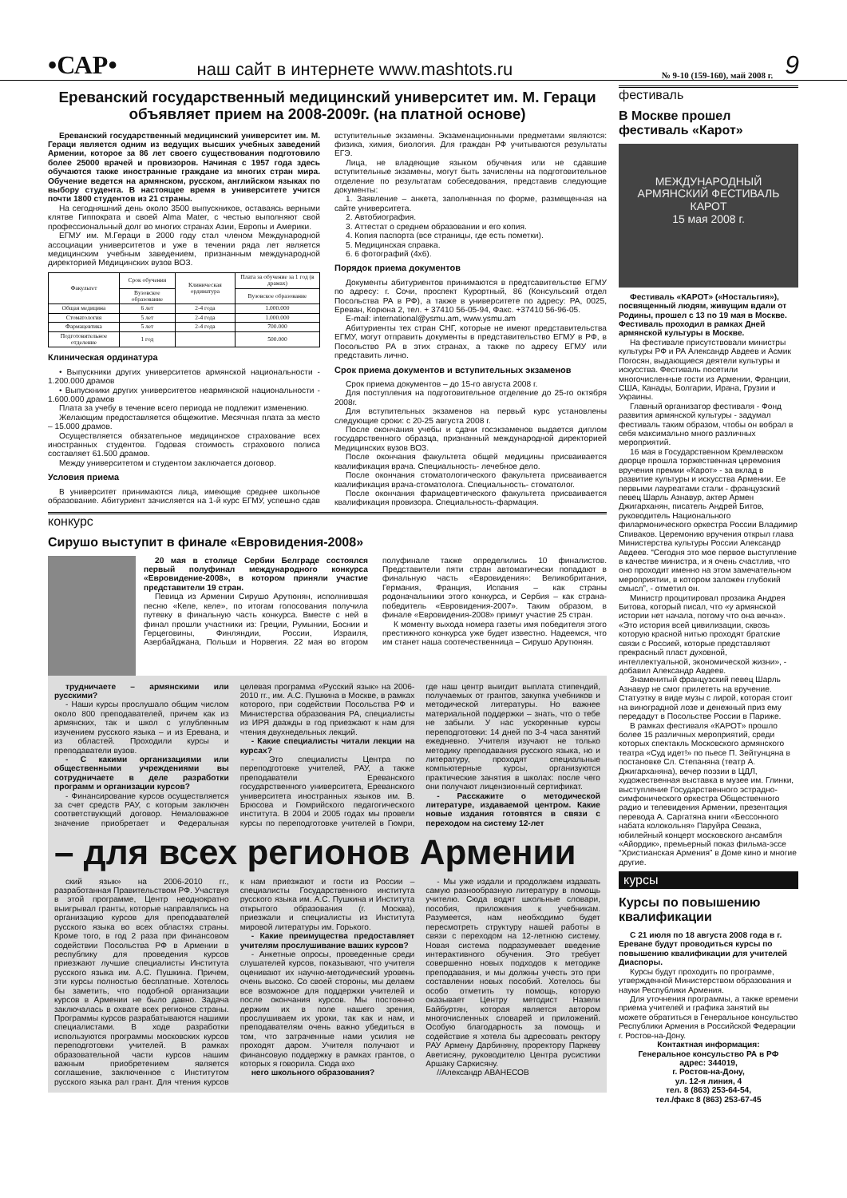•САР• наш сайт в интернете www.mashtots.ru № 9-10 (159-160), май 2008 г. 9
Ереванский государственный медицинский университет им. М. Гераци объявляет прием на 2008-2009г. (на платной основе)
Ереванский государственный медицинский университет им. М. Гераци является одним из ведущих высших учебных заведений Армении, которое за 86 лет своего существования подготовило более 25000 врачей и провизоров. Начиная с 1957 года здесь обучаются также иностранные граждане из многих стран мира. Обучение ведется на армянском, русском, английском языках по выбору студента. В настоящее время в университете учится почти 1800 студентов из 21 страны.
На сегодняшний день около 3500 выпускников, оставаясь верными клятве Гиппократа и своей Alma Mater, с честью выполняют свой профессиональный долг во многих странах Азии, Европы и Америки.
ЕГМУ им. М.Гераци в 2000 году стал членом Международной ассоциации университетов и уже в течении ряда лет является медицинским учебным заведением, признанным международной директорией Медицинских вузов ВОЗ.
| Факультет | Срок обучения | Клиническая ординатура | Плата за обучение за 1 год (в драмах) |
| --- | --- | --- | --- |
| | Вузовское образование | | Вузовское образование |
| Общая медицина | 6 лет | 2-4 года | 1.000.000 |
| Стоматология | 5 лет | 2-4 года | 1.000.000 |
| Фармацевтика | 5 лет | 2-4 года | 700.000 |
| Подготовительное отделение | 1 год | | 500.000 |
Клиническая ординатура
• Выпускники других университетов армянской национальности - 1.200.000 драмов
• Выпускники других университетов неармянской национальности - 1.600.000 драмов
Плата за учебу в течение всего периода не подлежит изменению.
Желающим предоставляется общежитие. Месячная плата за место – 15.000 драмов.
Осуществляется обязательное медицинское страхование всех иностранных студентов. Годовая стоимость страхового полиса составляет 61.500 драмов.
Между университетом и студентом заключается договор.
Условия приема
В университет принимаются лица, имеющие среднее школьное образование. Абитуриент зачисляется на 1-й курс ЕГМУ, успешно сдав вступительные экзамены. Экзаменационными предметами являются: физика, химия, биология. Для граждан РФ учитываются результаты ЕГЭ.
Лица, не владеющие языком обучения или не сдавшие вступительные экзамены, могут быть зачислены на подготовительное отделение по результатам собеседования, представив следующие документы:
1. Заявление – анкета, заполненная по форме, размещенная на сайте университета.
2. Автобиография.
3. Аттестат о среднем образовании и его копия.
4. Копия паспорта (все страницы, где есть пометки).
5. Медицинская справка.
6. 6 фотографий (4х6).
Порядок приема документов
Документы абитуриентов принимаются в предтсавительстве ЕГМУ по адресу: г. Сочи, проспект Курортный, 86 (Консульский отдел Посольства РА в РФ), а также в университете по адресу: РА, 0025, Ереван, Корюна 2, тел. + 37410 56-05-94, Факс. +37410 56-96-05.
E-mail: international@ysmu.am, www.ysmu.am
Абитуриенты тех стран СНГ, которые не имеют представительства ЕГМУ, могут отправить документы в представительство ЕГМУ в РФ, в Посольство РА в этих странах, а также по адресу ЕГМУ или представить лично.
Срок приема документов и вступительных экзаменов
Срок приема документов – до 15-го августа 2008 г.
Для поступления на подготовительное отделение до 25-го октября 2008г.
Для вступительных экзаменов на первый курс установлены следующие сроки: с 20-25 августа 2008 г.
После окончания учебы и сдачи госэкзаменов выдается диплом государственного образца, признанный международной директорией Медицинских вузов ВОЗ.
После окончания факультета общей медицины присваивается квалификация врача. Специальность- лечебное дело.
После окончания стоматологического факультета присваивается квалификация врача-стоматолога. Специальность- стоматолог.
После окончания фармацевтического факультета присваивается квалификация провизора. Специальность-фармация.
конкурс
Сирушо выступит в финале «Евровидения-2008»
20 мая в столице Сербии Белграде состоялся первый полуфинал международного конкурса «Евровидение-2008», в котором приняли участие представители 19 стран.
Певица из Армении Сирушо Арутюнян, исполнившая песню «Келе, келе», по итогам голосования получила путевку в финальную часть конкурса. Вместе с ней в финал прошли участники из: Греции, Румынии, Боснии и Герцеговины, Финляндии, России, Израиля, Азербайджана, Польши и Норвегия. 22 мая во втором полуфинале также определились 10 финалистов. Представители пяти стран автоматически попадают в финальную часть «Евровидения»: Великобритания, Германия, Франция, Испания – как страны родоначальники этого конкурса, и Сербия – как страна-победитель «Евровидения-2007». Таким образом, в финале «Евровидения-2008» примут участие 25 стран.
К моменту выхода номера газеты имя победителя этого престижного конкурса уже будет известно. Надеемся, что им станет наша соотечественница – Сирушо Арутюнян.
трудничаете – армянскими или русскими?
- Наши курсы прослушало общим числом около 800 преподавателей, причем как из армянских, так и школ с углубленным изучением русского языка – и из Еревана, и из областей. Проходили курсы и преподаватели вузов.
- С какими организациями или общественными учреждениями вы сотрудничаете в деле разработки программ и организации курсов?
- Финансирование курсов осуществляется за счет средств РАУ, с которым заключен соответствующий договор. Немаловажное значение приобретает и Федеральная целевая программа «Русский язык» на 2006-2010 гг., им. А.С. Пушкина в Москве, в рамках которого, при содействии Посольства РФ и Министерства образования РА, специалисты из ИРЯ дважды в год приезжают к нам для чтения двухнедельных лекций.
- Какие специалисты читали лекции на курсах?
- Это специалисты Центра по переподготовке учителей, РАУ, а также преподаватели Ереванского государственного университета, Ереванского университета иностранных языков им. В. Брюсова и Гюмрийского педагогического института. В 2004 и 2005 годах мы провели курсы по переподготовке учителей в Гюмри, где наш центр выигдит выплата стипендий, получаемых от грантов, закупка учебников и методической литературы. Но важнее материальной поддержки – знать, что о тебе не забыли. У нас ускоренные курсы переподготовки: 14 дней по 3-4 часа занятий ежедневно. Учителя изучают не только методику преподавания русского языка, но и литературу, проходят специальные компьютерные курсы, организуются практические занятия в школах: после чего они получают лицензионный сертификат.
- Расскажите о методической литературе, издаваемой центром. Какие новые издания готовятся в связи с переходом на систему 12-лет
– для всех регионов Армении
ский язык» на 2006-2010 гг., разработанная Правительством РФ. Участвуя в этой программе, Центр неоднократно выигрывал гранты, которые направлялись на организацию курсов для преподавателей русского языка во всех областях страны. Кроме того, в год 2 раза при финансовом содействии Посольства РФ в Армении в республику для проведения курсов приезжают лучшие специалисты Института русского языка им. А.С. Пушкина. Причем, эти курсы полностью бесплатные. Хотелось бы заметить, что подобной организации курсов в Армении не было давно. Задача заключалась в охвате всех регионов страны. Программы курсов разрабатываются нашими специалистами. В ходе разработки используются программы московских курсов переподготовки учителей. В рамках образовательной части курсов нашим важным приобретением является соглашение, заключенное с Институтом русского языка рал грант. Для чтения курсов к нам приезжают и гости из России – специалисты Государственного института русского языка им. А.С. Пушкина и Института открытого образования (г. Москва), приезжали и специалисты из Института мировой литературы им. Горького.
- Какие преимущества предоставляет учителям прослушивание ваших курсов?
- Анкетные опросы, проведенные среди слушателей курсов, показывают, что учителя оценивают их научно-методический уровень очень высоко. Со своей стороны, мы делаем все возможное для поддержки учителей и после окончания курсов. Мы постоянно держим их в поле нашего зрения, прослушиваем их уроки, так как и нам, и преподавателям очень важно убедиться в том, что затраченные нами усилия не проходят даром. Учителя получают и финансовую поддержку в рамках грантов, о которых я говорила. Сюда вхо
него школьного образования?
- Мы уже издали и продолжаем издавать самую разнообразную литературу в помощь учителю. Сюда водят школьные словари, пособия, приложения к учебникам. Разумеется, нам необходимо будет пересмотреть структуру нашей работы в связи с переходом на 12-летнюю систему. Новая система подразумевает введение интерактивного обучения. Это требует совершенно новых подходов к методике преподавания, и мы должны учесть это при составлении новых пособий. Хотелось бы особо отметить ту помощь, которую оказывает Центру методист Назели Байбуртян, которая является автором многочисленных словарей и приложений. Особую благодарность за помощь и содействие я хотела бы адресовать ректору РАУ Армену Дарбиняну, проректору Паркеву Аветисяну, руководителю Центра русистики Аршаку Саркисяну.
//Александр АВАНЕСОВ
фестиваль
В Москве прошел фестиваль «Карот»
МЕЖДУНАРОДНЫЙ АРМЯНСКИЙ ФЕСТИВАЛЬ КАРОТ
15 мая 2008 г.
Фестиваль «КАРОТ» («Ностальгия»), посвященный людям, живущим вдали от Родины, прошел с 13 по 19 мая в Москве. Фестиваль проходил в рамках Дней армянской культуры в Москве.
На фестивале присутствовали министры культуры РФ и РА Александр Авдеев и Асмик Погосян, выдающиеся деятели культуры и искусства. Фестиваль посетили многочисленные гости из Армении, Франции, США, Канады, Болгарии, Ирана, Грузии и Украины.
Главный организатор фестиваля - Фонд развития армянской культуры - задумал фестиваль таким образом, чтобы он вобрал в себя максимально много различных мероприятий.
16 мая в Государственном Кремлевском дворце прошла торжественная церемония вручения премии «Карот» - за вклад в развитие культуры и искусства Армении. Ее первыми лауреатами стали - французский певец Шарль Азнавур, актер Армен Джигарханян, писатель Андрей Битов, руководитель Национального филармонического оркестра России Владимир Спиваков. Церемонию вручения открыл глава Министерства культуры России Александр Авдеев. “Сегодня это мое первое выступление в качестве министра, и я очень счастлив, что оно проходит именно на этом замечательном мероприятии, в котором заложен глубокий смысл”, - отметил он.
Министр процитировал прозаика Андрея Битова, который писал, что «у армянской истории нет начала, потому что она вечна». «Это история всей цивилизации, сквозь которую красной нитью проходят братские связи с Россией, которые представляют прекрасный пласт духовной, интеллектуальной, экономической жизни», - добавил Александр Авдеев.
Знаменитый французский певец Шарль Азнавур не смог прилететь на вручение. Статуэтку в виде музы с лирой, которая стоит на виноградной лозе и денежный приз ему передадут в Посольстве России в Париже.
В рамках фестиваля «КАРОТ» прошло более 15 различных мероприятий, среди которых спектакль Московского армянского театра «Суд идет!» по пьесе П. Зейтунцяна в постановке Сл. Степаняна (театр А. Джигарханяна), вечер поэзии в ЦДЛ, художественная выставка в музее им. Глинки, выступление Государственного эстрадно-симфонического оркестра Общественного радио и телевидения Армении, презентация перевода А. Саргатяна книги «Бессонного набата колокольня» Паруйра Севака, юбилейный концерт московского ансамбля «Айордик», премьерный показ фильма-эссе “Христианская Армения” в Доме кино и многие другие.
курсы
Курсы по повышению квалификации
С 21 июля по 18 августа 2008 года в г. Ереване будут проводиться курсы по повышению квалификации для учителей Диаспоры.
Курсы будут проходить по программе, утвержденной Министерством образования и науки Республики Армения.
Для уточнения программы, а также времени приема учителей и графика занятий вы можете обратиться в Генеральное консульство Республики Армения в Российской Федерации г. Ростов-на-Дону.
Контактная информация:
Генеральное консульство РА в РФ
адрес: 344019,
г. Ростов-на-Дону,
ул. 12-я линия, 4
тел. 8 (863) 253-64-54,
тел./факс 8 (863) 253-67-45